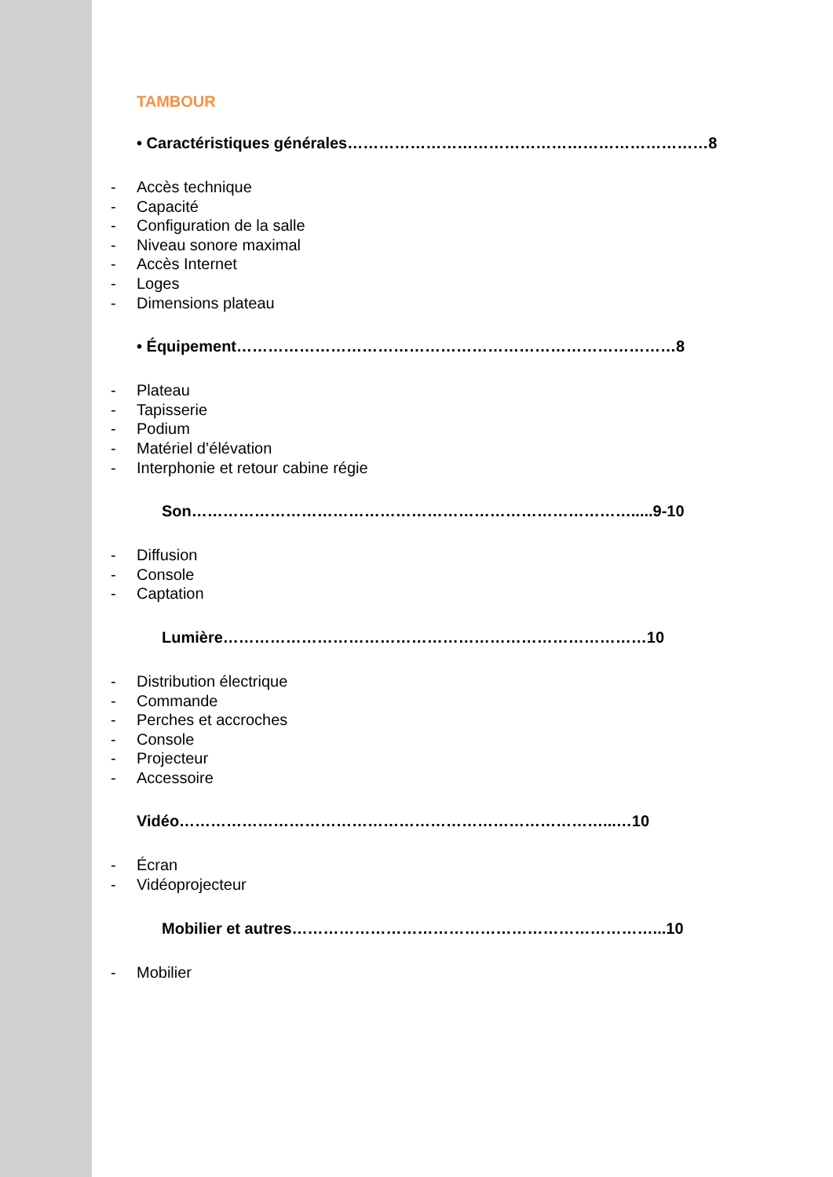TAMBOUR
• Caractéristiques générales……………………………………………………………8
- Accès technique
- Capacité
- Configuration de la salle
- Niveau sonore maximal
- Accès Internet
- Loges
- Dimensions plateau
• Équipement…………………………………………………………………………8
- Plateau
- Tapisserie
- Podium
- Matériel d’élévation
- Interphonie et retour cabine régie
Son………………………………………………………………………….....9-10
- Diffusion
- Console
- Captation
Lumière………………………………………………………………………10
- Distribution électrique
- Commande
- Perches et accroches
- Console
- Projecteur
- Accessoire
Vidéo………………………………………………………………………...…10
- Écran
- Vidéoprojecteur
Mobilier et autres……………………………………………………………...10
- Mobilier